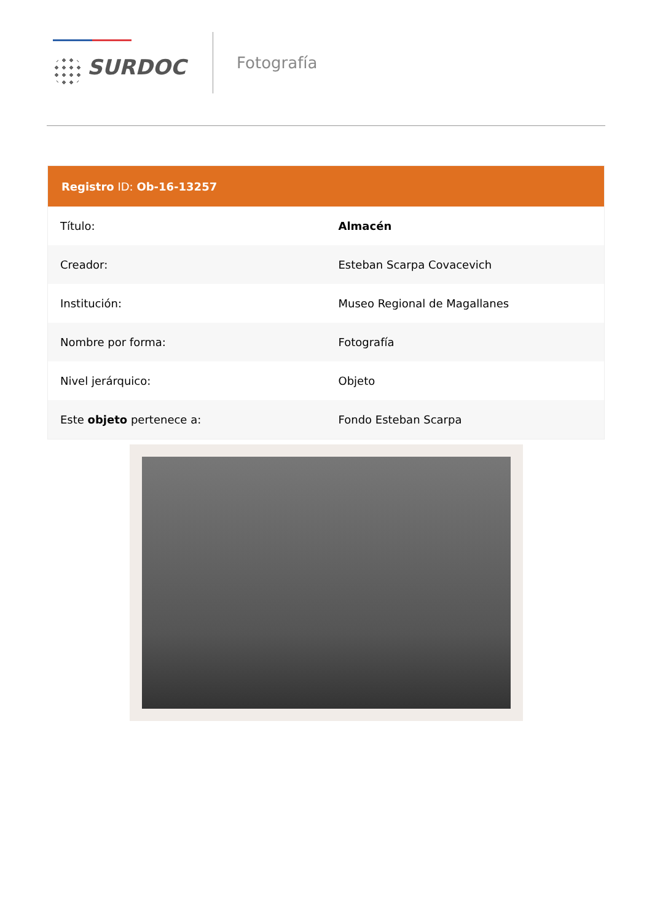SURDOC
Fotografía
| Registro ID: Ob-16-13257 | |
| --- | --- |
| Título: | Almacén |
| Creador: | Esteban Scarpa Covacevich |
| Institución: | Museo Regional de Magallanes |
| Nombre por forma: | Fotografía |
| Nivel jerárquico: | Objeto |
| Este objeto pertenece a: | Fondo Esteban Scarpa |